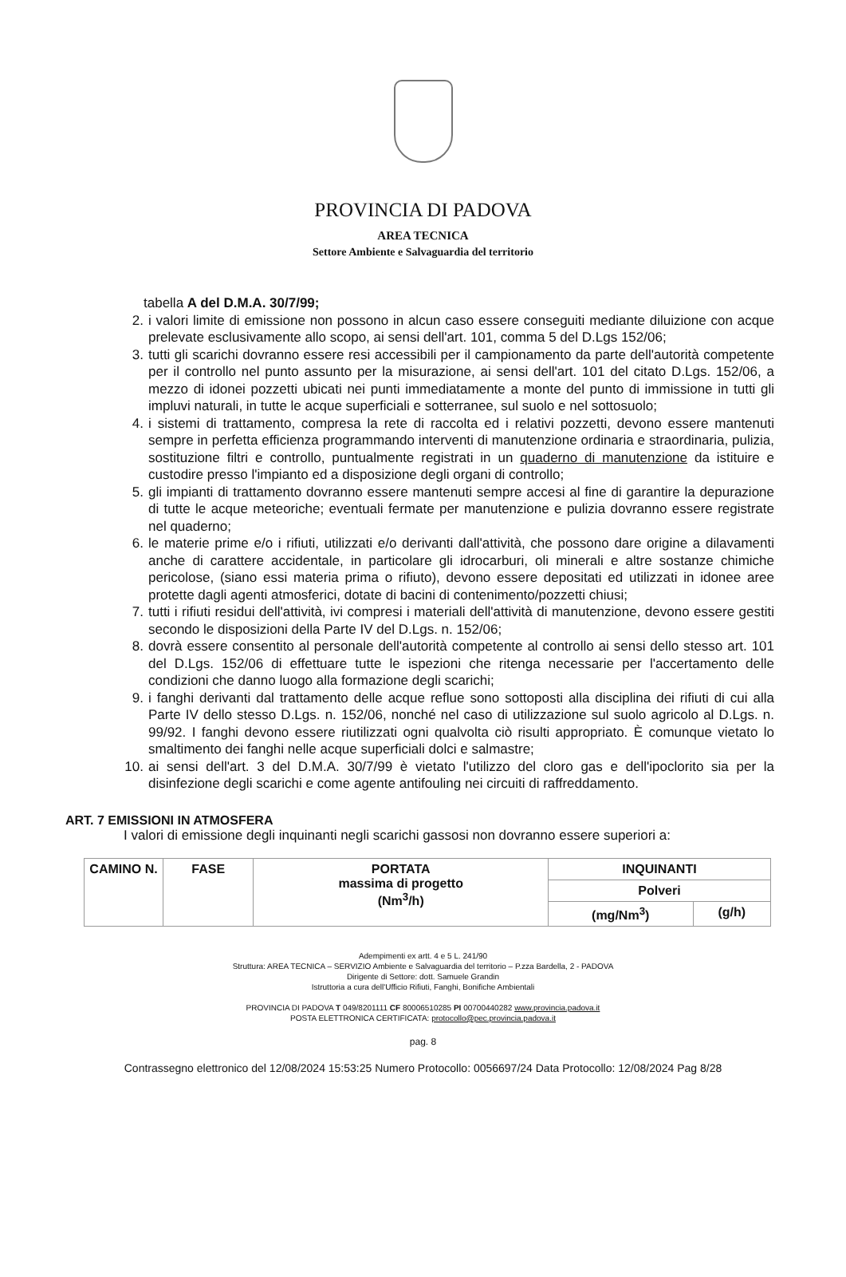PROVINCIA DI PADOVA
AREA TECNICA
Settore Ambiente e Salvaguardia del territorio
tabella A del D.M.A. 30/7/99;
2. i valori limite di emissione non possono in alcun caso essere conseguiti mediante diluizione con acque prelevate esclusivamente allo scopo, ai sensi dell'art. 101, comma 5 del D.Lgs 152/06;
3. tutti gli scarichi dovranno essere resi accessibili per il campionamento da parte dell'autorità competente per il controllo nel punto assunto per la misurazione, ai sensi dell'art. 101 del citato D.Lgs. 152/06, a mezzo di idonei pozzetti ubicati nei punti immediatamente a monte del punto di immissione in tutti gli impluvi naturali, in tutte le acque superficiali e sotterranee, sul suolo e nel sottosuolo;
4. i sistemi di trattamento, compresa la rete di raccolta ed i relativi pozzetti, devono essere mantenuti sempre in perfetta efficienza programmando interventi di manutenzione ordinaria e straordinaria, pulizia, sostituzione filtri e controllo, puntualmente registrati in un quaderno di manutenzione da istituire e custodire presso l'impianto ed a disposizione degli organi di controllo;
5. gli impianti di trattamento dovranno essere mantenuti sempre accesi al fine di garantire la depurazione di tutte le acque meteoriche; eventuali fermate per manutenzione e pulizia dovranno essere registrate nel quaderno;
6. le materie prime e/o i rifiuti, utilizzati e/o derivanti dall'attività, che possono dare origine a dilavamenti anche di carattere accidentale, in particolare gli idrocarburi, oli minerali e altre sostanze chimiche pericolose, (siano essi materia prima o rifiuto), devono essere depositati ed utilizzati in idonee aree protette dagli agenti atmosferici, dotate di bacini di contenimento/pozzetti chiusi;
7. tutti i rifiuti residui dell'attività, ivi compresi i materiali dell'attività di manutenzione, devono essere gestiti secondo le disposizioni della Parte IV del D.Lgs. n. 152/06;
8. dovrà essere consentito al personale dell'autorità competente al controllo ai sensi dello stesso art. 101 del D.Lgs. 152/06 di effettuare tutte le ispezioni che ritenga necessarie per l'accertamento delle condizioni che danno luogo alla formazione degli scarichi;
9. i fanghi derivanti dal trattamento delle acque reflue sono sottoposti alla disciplina dei rifiuti di cui alla Parte IV dello stesso D.Lgs. n. 152/06, nonché nel caso di utilizzazione sul suolo agricolo al D.Lgs. n. 99/92. I fanghi devono essere riutilizzati ogni qualvolta ciò risulti appropriato. È comunque vietato lo smaltimento dei fanghi nelle acque superficiali dolci e salmastre;
10. ai sensi dell'art. 3 del D.M.A. 30/7/99 è vietato l'utilizzo del cloro gas e dell'ipoclorito sia per la disinfezione degli scarichi e come agente antifouling nei circuiti di raffreddamento.
ART. 7 EMISSIONI IN ATMOSFERA
I valori di emissione degli inquinanti negli scarichi gassosi non dovranno essere superiori a:
| CAMINO N. | FASE | PORTATA massima di progetto (Nm<sup>3</sup>/h) | INQUINANTI | |
| --- | --- | --- | --- | --- |
| | | | Polveri | |
| | | | (mg/Nm<sup>3</sup>) | (g/h) |
Adempimenti ex artt. 4 e 5 L. 241/90
Struttura: AREA TECNICA – SERVIZIO Ambiente e Salvaguardia del territorio – P.zza Bardella, 2 - PADOVA
Dirigente di Settore: dott. Samuele Grandin
Istruttoria a cura dell'Ufficio Rifiuti, Fanghi, Bonifiche Ambientali
PROVINCIA DI PADOVA T 049/8201111 CF 80006510285 PI 00700440282 www.provincia.padova.it
POSTA ELETTRONICA CERTIFICATA: protocollo@pec.provincia.padova.it
pag. 8
Contrassegno elettronico del 12/08/2024 15:53:25 Numero Protocollo: 0056697/24 Data Protocollo: 12/08/2024 Pag 8/28